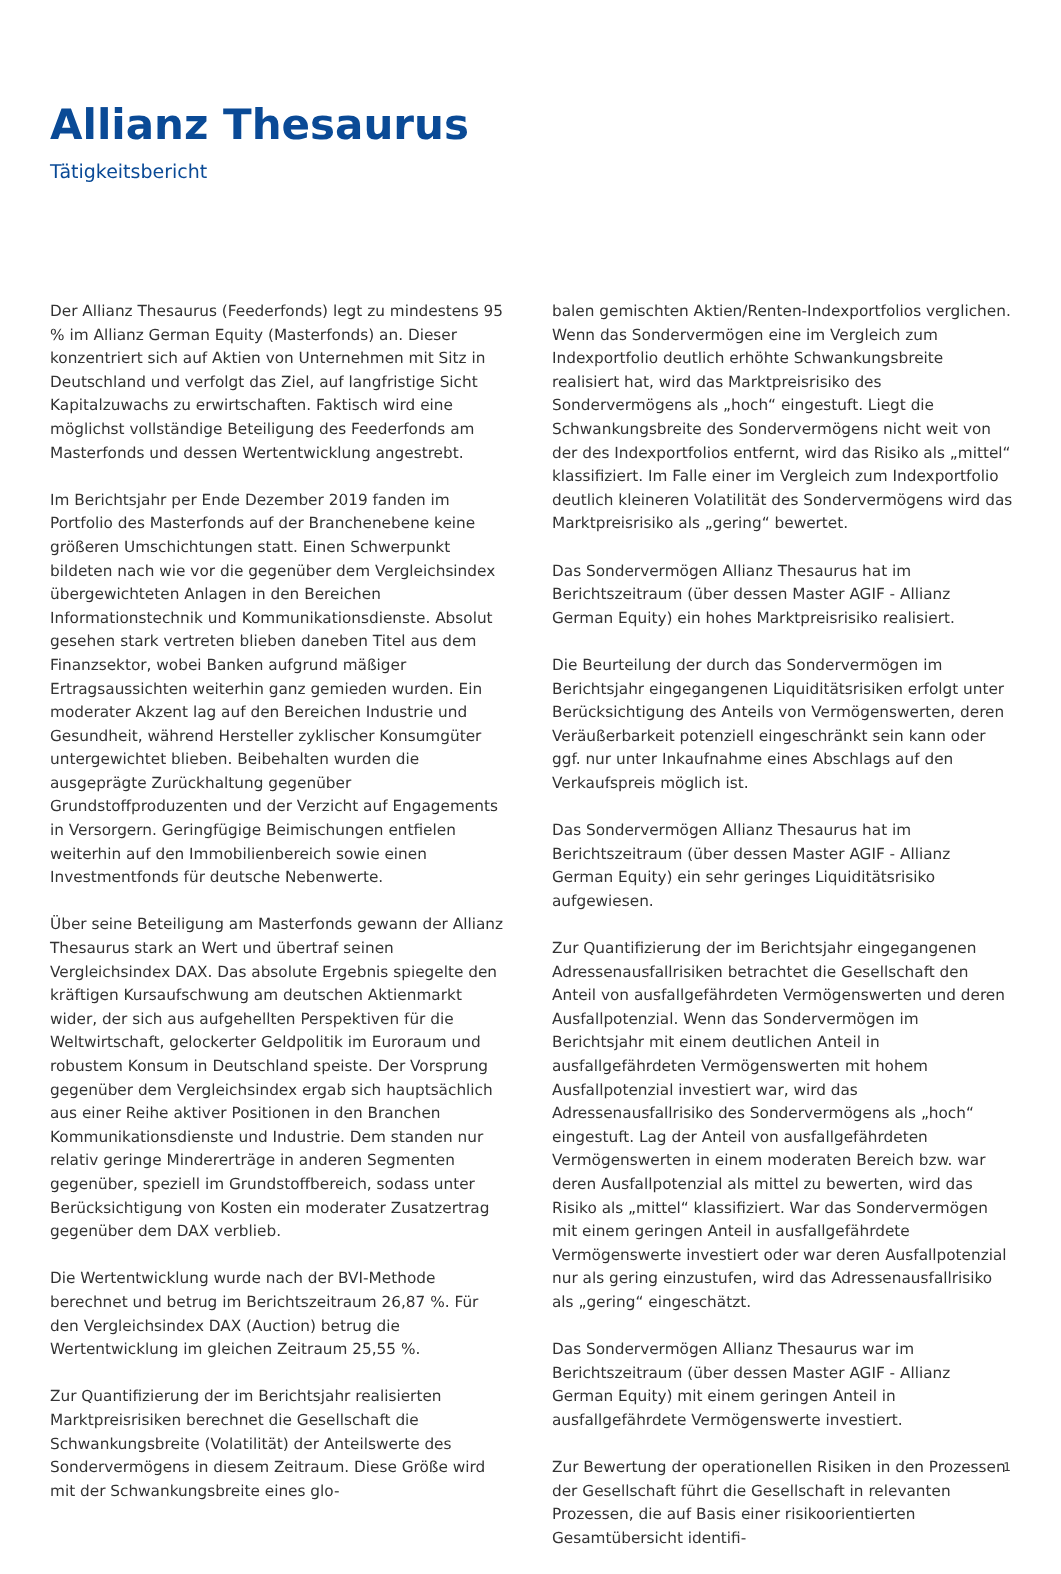Allianz Thesaurus
Tätigkeitsbericht
Der Allianz Thesaurus (Feederfonds) legt zu mindestens 95 % im Allianz German Equity (Masterfonds) an. Dieser konzentriert sich auf Aktien von Unternehmen mit Sitz in Deutschland und verfolgt das Ziel, auf langfristige Sicht Kapitalzuwachs zu erwirtschaften. Faktisch wird eine möglichst vollständige Beteiligung des Feederfonds am Masterfonds und dessen Wertentwicklung angestrebt.
Im Berichtsjahr per Ende Dezember 2019 fanden im Portfolio des Masterfonds auf der Branchenebene keine größeren Umschichtungen statt. Einen Schwerpunkt bildeten nach wie vor die gegenüber dem Vergleichsindex übergewichteten Anlagen in den Bereichen Informationstechnik und Kommunikationsdienste. Absolut gesehen stark vertreten blieben daneben Titel aus dem Finanzsektor, wobei Banken aufgrund mäßiger Ertragsaussichten weiterhin ganz gemieden wurden. Ein moderater Akzent lag auf den Bereichen Industrie und Gesundheit, während Hersteller zyklischer Konsumgüter untergewichtet blieben. Beibehalten wurden die ausgeprägte Zurückhaltung gegenüber Grundstoffproduzenten und der Verzicht auf Engagements in Versorgern. Geringfügige Beimischungen entfielen weiterhin auf den Immobilienbereich sowie einen Investmentfonds für deutsche Nebenwerte.
Über seine Beteiligung am Masterfonds gewann der Allianz Thesaurus stark an Wert und übertraf seinen Vergleichsindex DAX. Das absolute Ergebnis spiegelte den kräftigen Kursaufschwung am deutschen Aktienmarkt wider, der sich aus aufgehellten Perspektiven für die Weltwirtschaft, gelockerter Geldpolitik im Euroraum und robustem Konsum in Deutschland speiste. Der Vorsprung gegenüber dem Vergleichsindex ergab sich hauptsächlich aus einer Reihe aktiver Positionen in den Branchen Kommunikationsdienste und Industrie. Dem standen nur relativ geringe Mindererträge in anderen Segmenten gegenüber, speziell im Grundstoffbereich, sodass unter Berücksichtigung von Kosten ein moderater Zusatzertrag gegenüber dem DAX verblieb.
Die Wertentwicklung wurde nach der BVI-Methode berechnet und betrug im Berichtszeitraum 26,87 %. Für den Vergleichsindex DAX (Auction) betrug die Wertentwicklung im gleichen Zeitraum 25,55 %.
Zur Quantifizierung der im Berichtsjahr realisierten Marktpreisrisiken berechnet die Gesellschaft die Schwankungsbreite (Volatilität) der Anteilswerte des Sondervermögens in diesem Zeitraum. Diese Größe wird mit der Schwankungsbreite eines glo-
balen gemischten Aktien/Renten-Indexportfolios verglichen. Wenn das Sondervermögen eine im Vergleich zum Indexportfolio deutlich erhöhte Schwankungsbreite realisiert hat, wird das Marktpreisrisiko des Sondervermögens als „hoch“ eingestuft. Liegt die Schwankungsbreite des Sondervermögens nicht weit von der des Indexportfolios entfernt, wird das Risiko als „mittel“ klassifiziert. Im Falle einer im Vergleich zum Indexportfolio deutlich kleineren Volatilität des Sondervermögens wird das Marktpreisrisiko als „gering“ bewertet.
Das Sondervermögen Allianz Thesaurus hat im Berichtszeitraum (über dessen Master AGIF - Allianz German Equity) ein hohes Marktpreisrisiko realisiert.
Die Beurteilung der durch das Sondervermögen im Berichtsjahr eingegangenen Liquiditätsrisiken erfolgt unter Berücksichtigung des Anteils von Vermögenswerten, deren Veräußerbarkeit potenziell eingeschränkt sein kann oder ggf. nur unter Inkaufnahme eines Abschlags auf den Verkaufspreis möglich ist.
Das Sondervermögen Allianz Thesaurus hat im Berichtszeitraum (über dessen Master AGIF - Allianz German Equity) ein sehr geringes Liquiditätsrisiko aufgewiesen.
Zur Quantifizierung der im Berichtsjahr eingegangenen Adressenausfallrisiken betrachtet die Gesellschaft den Anteil von ausfallgefährdeten Vermögenswerten und deren Ausfallpotenzial. Wenn das Sondervermögen im Berichtsjahr mit einem deutlichen Anteil in ausfallgefährdeten Vermögenswerten mit hohem Ausfallpotenzial investiert war, wird das Adressenausfallrisiko des Sondervermögens als „hoch“ eingestuft. Lag der Anteil von ausfallgefährdeten Vermögenswerten in einem moderaten Bereich bzw. war deren Ausfallpotenzial als mittel zu bewerten, wird das Risiko als „mittel“ klassifiziert. War das Sondervermögen mit einem geringen Anteil in ausfallgefährdete Vermögenswerte investiert oder war deren Ausfallpotenzial nur als gering einzustufen, wird das Adressenausfallrisiko als „gering“ eingeschätzt.
Das Sondervermögen Allianz Thesaurus war im Berichtszeitraum (über dessen Master AGIF - Allianz German Equity) mit einem geringen Anteil in ausfallgefährdete Vermögenswerte investiert.
Zur Bewertung der operationellen Risiken in den Prozessen der Gesellschaft führt die Gesellschaft in relevanten Prozessen, die auf Basis einer risikoorientierten Gesamtübersicht identifi-
1